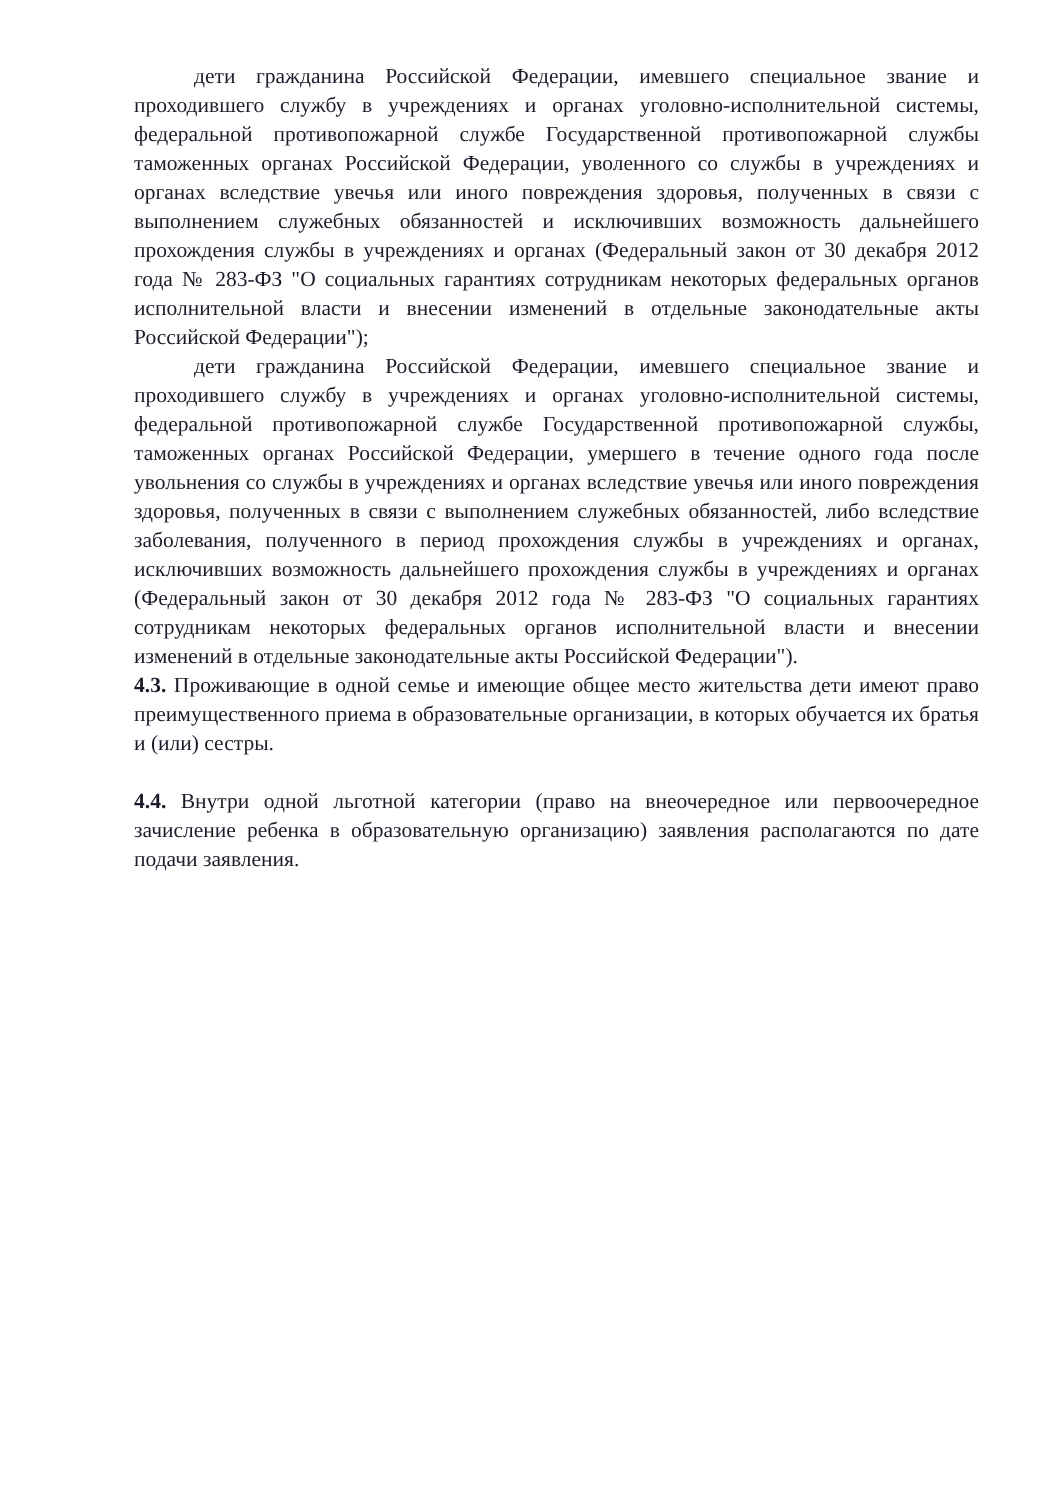дети гражданина Российской Федерации, имевшего специальное звание и проходившего службу в учреждениях и органах уголовно-исполнительной системы, федеральной противопожарной службе Государственной противопожарной службы таможенных органах Российской Федерации, уволенного со службы в учреждениях и органах вследствие увечья или иного повреждения здоровья, полученных в связи с выполнением служебных обязанностей и исключивших возможность дальнейшего прохождения службы в учреждениях и органах (Федеральный закон от 30 декабря 2012 года № 283-ФЗ "О социальных гарантиях сотрудникам некоторых федеральных органов исполнительной власти и внесении изменений в отдельные законодательные акты Российской Федерации");
дети гражданина Российской Федерации, имевшего специальное звание и проходившего службу в учреждениях и органах уголовно-исполнительной системы, федеральной противопожарной службе Государственной противопожарной службы, таможенных органах Российской Федерации, умершего в течение одного года после увольнения со службы в учреждениях и органах вследствие увечья или иного повреждения здоровья, полученных в связи с выполнением служебных обязанностей, либо вследствие заболевания, полученного в период прохождения службы в учреждениях и органах, исключивших возможность дальнейшего прохождения службы в учреждениях и органах (Федеральный закон от 30 декабря 2012 года № 283-ФЗ "О социальных гарантиях сотрудникам некоторых федеральных органов исполнительной власти и внесении изменений в отдельные законодательные акты Российской Федерации").
4.3. Проживающие в одной семье и имеющие общее место жительства дети имеют право преимущественного приема в образовательные организации, в которых обучается их братья и (или) сестры.
4.4. Внутри одной льготной категории (право на внеочередное или первоочередное зачисление ребенка в образовательную организацию) заявления располагаются по дате подачи заявления.